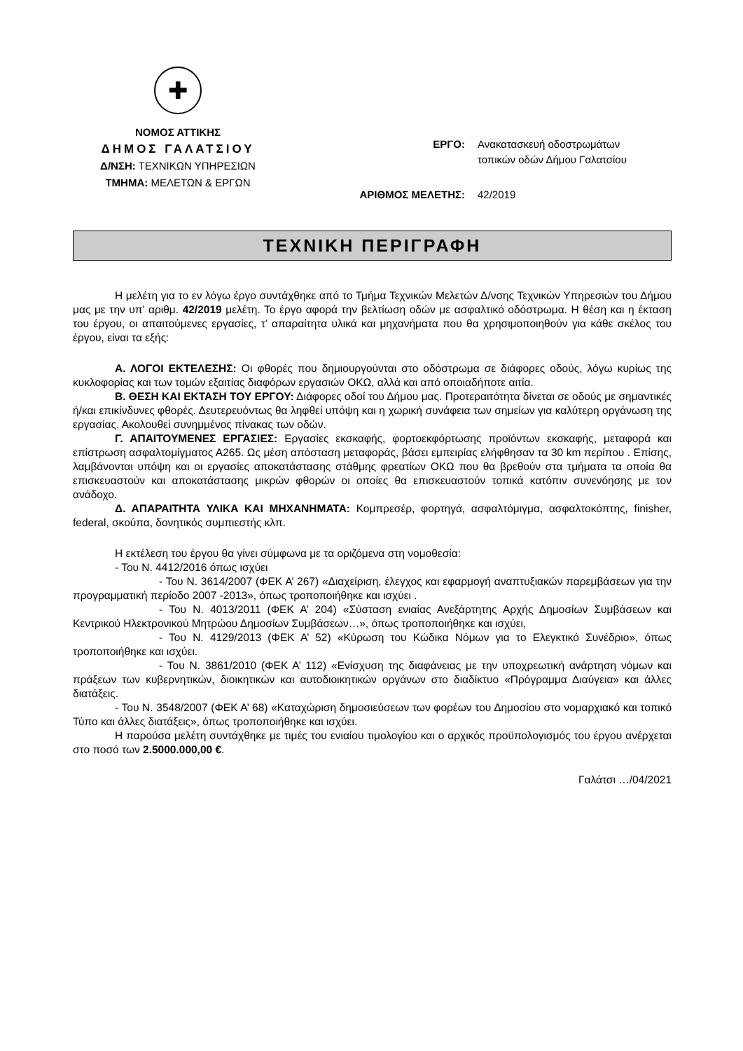✚
ΝΟΜΟΣ ΑΤΤΙΚΗΣ
ΔΗΜΟΣ ΓΑΛΑΤΣΙΟΥ
Δ/ΝΣΗ: ΤΕΧΝΙΚΩΝ ΥΠΗΡΕΣΙΩΝ
ΤΜΗΜΑ: ΜΕΛΕΤΩΝ & ΕΡΓΩΝ
ΕΡΓΟ: Ανακατασκευή οδοστρωμάτων
τοπικών οδών Δήμου Γαλατσίου
ΑΡΙΘΜΟΣ ΜΕΛΕΤΗΣ: 42/2019
ΤΕΧΝΙΚΗ ΠΕΡΙΓΡΑΦΗ
Η μελέτη για το εν λόγω έργο συντάχθηκε από το Τμήμα Τεχνικών Μελετών Δ/νσης Τεχνικών Υπηρεσιών του Δήμου μας με την υπ’ αριθμ. 42/2019 μελέτη. Το έργο αφορά την βελτίωση οδών με ασφαλτικό οδόστρωμα. Η θέση και η έκταση του έργου, οι απαιτούμενες εργασίες, τ’ απαραίτητα υλικά και μηχανήματα που θα χρησιμοποιηθούν για κάθε σκέλος του έργου, είναι τα εξής:
Α. ΛΟΓΟΙ ΕΚΤΕΛΕΣΗΣ: Οι φθορές που δημιουργούνται στο οδόστρωμα σε διάφορες οδούς, λόγω κυρίως της κυκλοφορίας και των τομών εξαιτίας διαφόρων εργασιών ΟΚΩ, αλλά και από οποιαδήποτε αιτία.
Β. ΘΕΣΗ ΚΑΙ ΕΚΤΑΣΗ ΤΟΥ ΕΡΓΟΥ: Διάφορες οδοί του Δήμου μας. Προτεραιτότητα δίνεται σε οδούς με σημαντικές ή/και επικίνδυνες φθορές. Δευτερευόντως θα ληφθεί υπόψη και η χωρική συνάφεια των σημείων για καλύτερη οργάνωση της εργασίας. Ακολουθεί συνημμένος πίνακας των οδών.
Γ. ΑΠΑΙΤΟΥΜΕΝΕΣ ΕΡΓΑΣΙΕΣ: Εργασίες εκσκαφής, φορτοεκφόρτωσης προϊόντων εκσκαφής, μεταφορά και επίστρωση ασφαλτομίγματος Α265. Ως μέση απόσταση μεταφοράς, βάσει εμπειρίας ελήφθησαν τα 30 km περίπου . Επίσης, λαμβάνονται υπόψη και οι εργασίες αποκατάστασης στάθμης φρεατίων ΟΚΩ που θα βρεθούν στα τμήματα τα οποία θα επισκευαστούν και αποκατάστασης μικρών φθορών οι οποίες θα επισκευαστούν τοπικά κατόπιν συνενόησης με τον ανάδοχο.
Δ. ΑΠΑΡΑΙΤΗΤΑ ΥΛΙΚΑ ΚΑΙ ΜΗΧΑΝΗΜΑΤΑ: Κομπρεσέρ, φορτηγά, ασφαλτόμιγμα, ασφαλτοκόπτης, finisher, federal, σκούπα, δονητικός συμπιεστής κλπ.
Η εκτέλεση του έργου θα γίνει σύμφωνα με τα οριζόμενα στη νομοθεσία:
- Του Ν. 4412/2016 όπως ισχύει
- Του Ν. 3614/2007 (ΦΕΚ Α’ 267) «Διαχείριση, έλεγχος και εφαρμογή αναπτυξιακών παρεμβάσεων για την προγραμματική περίοδο 2007 -2013», όπως τροποποιήθηκε και ισχύει .
- Του Ν. 4013/2011 (ΦΕΚ Α’ 204) «Σύσταση ενιαίας Ανεξάρτητης Αρχής Δημοσίων Συμβάσεων και Κεντρικού Ηλεκτρονικού Μητρώου Δημοσίων Συμβάσεων…», όπως τροποποιήθηκε και ισχύει,
- Του Ν. 4129/2013 (ΦΕΚ Α’ 52) «Κύρωση του Κώδικα Νόμων για το Ελεγκτικό Συνέδριο», όπως τροποποιήθηκε και ισχύει.
- Του Ν. 3861/2010 (ΦΕΚ Α’ 112) «Ενίσχυση της διαφάνειας με την υποχρεωτική ανάρτηση νόμων και πράξεων των κυβερνητικών, διοικητικών και αυτοδιοικητικών οργάνων στο διαδίκτυο «Πρόγραμμα Διαύγεια» και άλλες διατάξεις.
- Του Ν. 3548/2007 (ΦΕΚ Α’ 68) «Καταχώριση δημοσιεύσεων των φορέων του Δημοσίου στο νομαρχιακό και τοπικό Τύπο και άλλες διατάξεις», όπως τροποποιήθηκε και ισχύει.
Η παρούσα μελέτη συντάχθηκε με τιμές του ενιαίου τιμολογίου και ο αρχικός προϋπολογισμός του έργου ανέρχεται στο ποσό των 2.5000.000,00 €.
Γαλάτσι …/04/2021